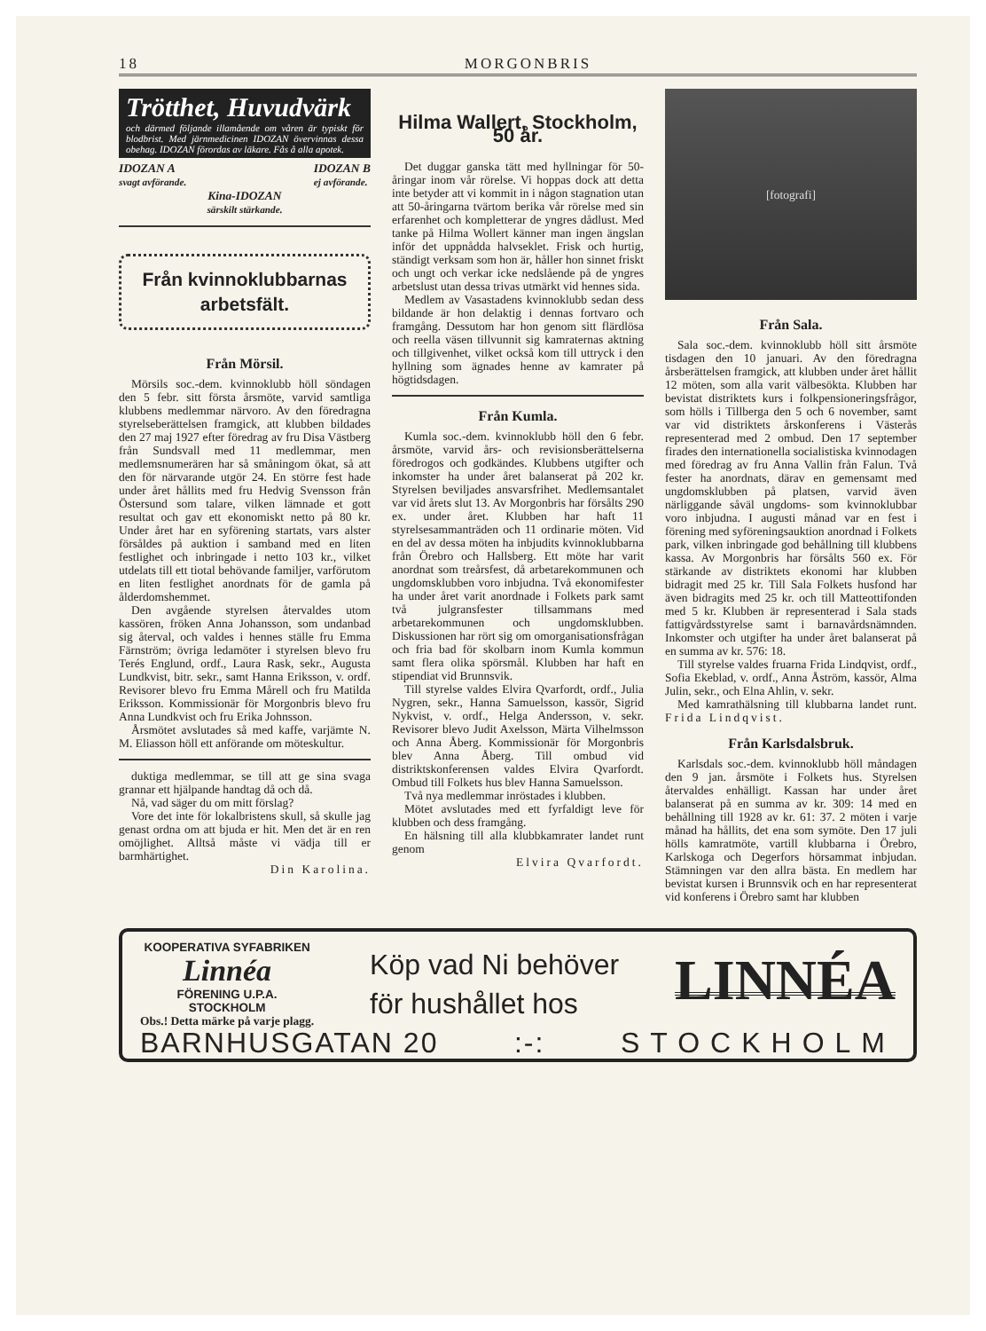18 MORGONBRIS
Trötthet, Huvudvärk
och därmed följande illamående om våren är typiskt för blodbrist. Med järnmedicinen IDOZAN övervinnas dessa obehag. IDOZAN förordas av läkare. Fås å alla apotek.
IDOZAN A
svagt avförande. IDOZAN B
ej avförande.
Kina-IDOZAN
särskilt stärkande.
Från kvinnoklubbarnas
arbetsfält.
Från Mörsil.
Mörsils soc.-dem. kvinnoklubb höll söndagen den 5 febr. sitt första årsmöte, varvid samtliga klubbens medlemmar närvoro. Av den föredragna styrelseberättelsen framgick, att klubben bildades den 27 maj 1927 efter föredrag av fru Disa Västberg från Sundsvall med 11 medlemmar, men medlemsnumerären har så småningom ökat, så att den för närvarande utgör 24. En större fest hade under året hållits med fru Hedvig Svensson från Östersund som talare, vilken lämnade et gott resultat och gav ett ekonomiskt netto på 80 kr. Under året har en syförening startats, vars alster försåldes på auktion i samband med en liten festlighet och inbringade i netto 103 kr., vilket utdelats till ett tiotal behövande familjer, varförutom en liten festlighet anordnats för de gamla på ålderdomshemmet.
Den avgående styrelsen återvaldes utom kassören, fröken Anna Johansson, som undanbad sig återval, och valdes i hennes ställe fru Emma Färnström; övriga ledamöter i styrelsen blevo fru Terés Englund, ordf., Laura Rask, sekr., Augusta Lundkvist, bitr. sekr., samt Hanna Eriksson, v. ordf. Revisorer blevo fru Emma Mårell och fru Matilda Eriksson. Kommissionär för Morgonbris blevo fru Anna Lundkvist och fru Erika Johnsson.
Årsmötet avslutades så med kaffe, varjämte N. M. Eliasson höll ett anförande om möteskultur.
duktiga medlemmar, se till att ge sina svaga grannar ett hjälpande handtag då och då.
Nå, vad säger du om mitt förslag?
Vore det inte för lokalbristens skull, så skulle jag genast ordna om att bjuda er hit. Men det är en ren omöjlighet. Alltså måste vi vädja till er barmhärtighet.
Din Karolina.
Hilma Wallert, Stockholm, 50 år.
Det duggar ganska tätt med hyllningar för 50-åringar inom vår rörelse. Vi hoppas dock att detta inte betyder att vi kommit in i någon stagnation utan att 50-åringarna tvärtom berika vår rörelse med sin erfarenhet och kompletterar de yngres dådlust. Med tanke på Hilma Wollert känner man ingen ängslan inför det uppnådda halvseklet. Frisk och hurtig, ständigt verksam som hon är, håller hon sinnet friskt och ungt och verkar icke nedslående på de yngres arbetslust utan dessa trivas utmärkt vid hennes sida.
Medlem av Vasastadens kvinnoklubb sedan dess bildande är hon delaktig i dennas fortvaro och framgång. Dessutom har hon genom sitt flärdlösa och reella väsen tillvunnit sig kamraternas aktning och tillgivenhet, vilket också kom till uttryck i den hyllning som ägnades henne av kamrater på högtidsdagen.
Från Kumla.
Kumla soc.-dem. kvinnoklubb höll den 6 febr. årsmöte, varvid års- och revisionsberättelserna föredrogos och godkändes. Klubbens utgifter och inkomster ha under året balanserat på 202 kr. Styrelsen beviljades ansvarsfrihet. Medlemsantalet var vid årets slut 13. Av Morgonbris har försålts 290 ex. under året. Klubben har haft 11 styrelsesammanträden och 11 ordinarie möten. Vid en del av dessa möten ha inbjudits kvinnoklubbarna från Örebro och Hallsberg. Ett möte har varit anordnat som treårsfest, då arbetarekommunen och ungdomsklubben voro inbjudna. Två ekonomifester ha under året varit anordnade i Folkets park samt två julgransfester tillsammans med arbetarekommunen och ungdomsklubben. Diskussionen har rört sig om omorganisationsfrågan och fria bad för skolbarn inom Kumla kommun samt flera olika spörsmål. Klubben har haft en stipendiat vid Brunnsvik.
Till styrelse valdes Elvira Qvarfordt, ordf., Julia Nygren, sekr., Hanna Samuelsson, kassör, Sigrid Nykvist, v. ordf., Helga Andersson, v. sekr. Revisorer blevo Judit Axelsson, Märta Vilhelmsson och Anna Åberg. Kommissionär för Morgonbris blev Anna Åberg. Till ombud vid distriktskonferensen valdes Elvira Qvarfordt. Ombud till Folkets hus blev Hanna Samuelsson.
Två nya medlemmar inröstades i klubben.
Mötet avslutades med ett fyrfaldigt leve för klubben och dess framgång.
En hälsning till alla klubbkamrater landet runt genom
Elvira Qvarfordt.
[fotografi]
Från Sala.
Sala soc.-dem. kvinnoklubb höll sitt årsmöte tisdagen den 10 januari. Av den föredragna årsberättelsen framgick, att klubben under året hållit 12 möten, som alla varit välbesökta. Klubben har bevistat distriktets kurs i folkpensioneringsfrågor, som hölls i Tillberga den 5 och 6 november, samt var vid distriktets årskonferens i Västerås representerad med 2 ombud. Den 17 september firades den internationella socialistiska kvinnodagen med föredrag av fru Anna Vallin från Falun. Två fester ha anordnats, därav en gemensamt med ungdomsklubben på platsen, varvid även närliggande såväl ungdoms- som kvinnoklubbar voro inbjudna. I augusti månad var en fest i förening med syföreningsauktion anordnad i Folkets park, vilken inbringade god behållning till klubbens kassa. Av Morgonbris har försålts 560 ex. För stärkande av distriktets ekonomi har klubben bidragit med 25 kr. Till Sala Folkets husfond har även bidragits med 25 kr. och till Matteottifonden med 5 kr. Klubben är representerad i Sala stads fattigvårdsstyrelse samt i barnavårdsnämnden. Inkomster och utgifter ha under året balanserat på en summa av kr. 576: 18.
Till styrelse valdes fruarna Frida Lindqvist, ordf., Sofia Ekeblad, v. ordf., Anna Åström, kassör, Alma Julin, sekr., och Elna Ahlin, v. sekr.
Med kamrathälsning till klubbarna landet runt. Frida Lindqvist.
Från Karlsdalsbruk.
Karlsdals soc.-dem. kvinnoklubb höll måndagen den 9 jan. årsmöte i Folkets hus. Styrelsen återvaldes enhälligt. Kassan har under året balanserat på en summa av kr. 309: 14 med en behållning till 1928 av kr. 61: 37. 2 möten i varje månad ha hållits, det ena som symöte. Den 17 juli hölls kamratmöte, vartill klubbarna i Örebro, Karlskoga och Degerfors hörsammat inbjudan. Stämningen var den allra bästa. En medlem har bevistat kursen i Brunnsvik och en har representerat vid konferens i Örebro samt har klubben
KOOPERATIVA SYFABRIKEN
Linnéa
FÖRENING U.P.A.
STOCKHOLM
Obs.! Detta märke på varje plagg.
Köp vad Ni behöver
för hushållet hos
LINNÉA
BARNHUSGATAN 20:-: STOCKHOLM